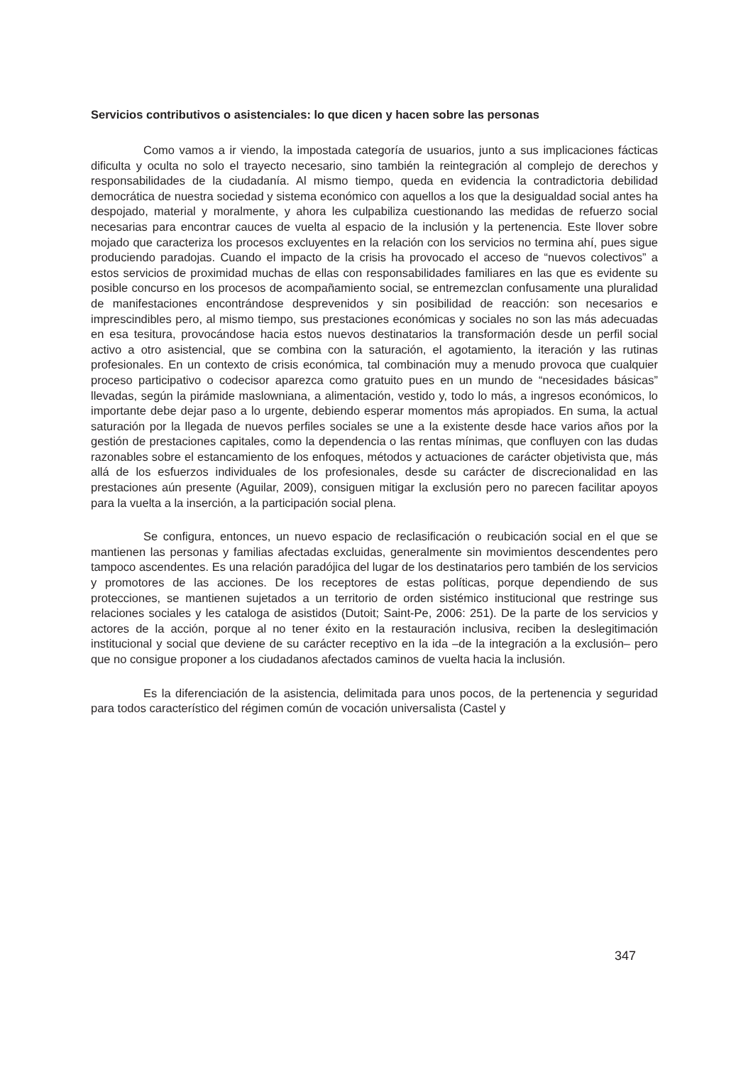Servicios contributivos o asistenciales: lo que dicen y hacen sobre las personas
Como vamos a ir viendo, la impostada categoría de usuarios, junto a sus implicaciones fácticas dificulta y oculta no solo el trayecto necesario, sino también la reintegración al complejo de derechos y responsabilidades de la ciudadanía. Al mismo tiempo, queda en evidencia la contradictoria debilidad democrática de nuestra sociedad y sistema económico con aquellos a los que la desigualdad social antes ha despojado, material y moralmente, y ahora les culpabiliza cuestionando las medidas de refuerzo social necesarias para encontrar cauces de vuelta al espacio de la inclusión y la pertenencia. Este llover sobre mojado que caracteriza los procesos excluyentes en la relación con los servicios no termina ahí, pues sigue produciendo paradojas. Cuando el impacto de la crisis ha provocado el acceso de “nuevos colectivos” a estos servicios de proximidad muchas de ellas con responsabilidades familiares en las que es evidente su posible concurso en los procesos de acompañamiento social, se entremezclan confusamente una pluralidad de manifestaciones encontrándose desprevenidos y sin posibilidad de reacción: son necesarios e imprescindibles pero, al mismo tiempo, sus prestaciones económicas y sociales no son las más adecuadas en esa tesitura, provocándose hacia estos nuevos destinatarios la transformación desde un perfil social activo a otro asistencial, que se combina con la saturación, el agotamiento, la iteración y las rutinas profesionales. En un contexto de crisis económica, tal combinación muy a menudo provoca que cualquier proceso participativo o codecisor aparezca como gratuito pues en un mundo de “necesidades básicas” llevadas, según la pirámide maslowniana, a alimentación, vestido y, todo lo más, a ingresos económicos, lo importante debe dejar paso a lo urgente, debiendo esperar momentos más apropiados. En suma, la actual saturación por la llegada de nuevos perfiles sociales se une a la existente desde hace varios años por la gestión de prestaciones capitales, como la dependencia o las rentas mínimas, que confluyen con las dudas razonables sobre el estancamiento de los enfoques, métodos y actuaciones de carácter objetivista que, más allá de los esfuerzos individuales de los profesionales, desde su carácter de discrecionalidad en las prestaciones aún presente (Aguilar, 2009), consiguen mitigar la exclusión pero no parecen facilitar apoyos para la vuelta a la inserción, a la participación social plena.
Se configura, entonces, un nuevo espacio de reclasificación o reubicación social en el que se mantienen las personas y familias afectadas excluidas, generalmente sin movimientos descendentes pero tampoco ascendentes. Es una relación paradójica del lugar de los destinatarios pero también de los servicios y promotores de las acciones. De los receptores de estas políticas, porque dependiendo de sus protecciones, se mantienen sujetados a un territorio de orden sistémico institucional que restringe sus relaciones sociales y les cataloga de asistidos (Dutoit; Saint-Pe, 2006: 251). De la parte de los servicios y actores de la acción, porque al no tener éxito en la restauración inclusiva, reciben la deslegitimación institucional y social que deviene de su carácter receptivo en la ida –de la integración a la exclusión– pero que no consigue proponer a los ciudadanos afectados caminos de vuelta hacia la inclusión.
Es la diferenciación de la asistencia, delimitada para unos pocos, de la pertenencia y seguridad para todos característico del régimen común de vocación universalista (Castel y
347